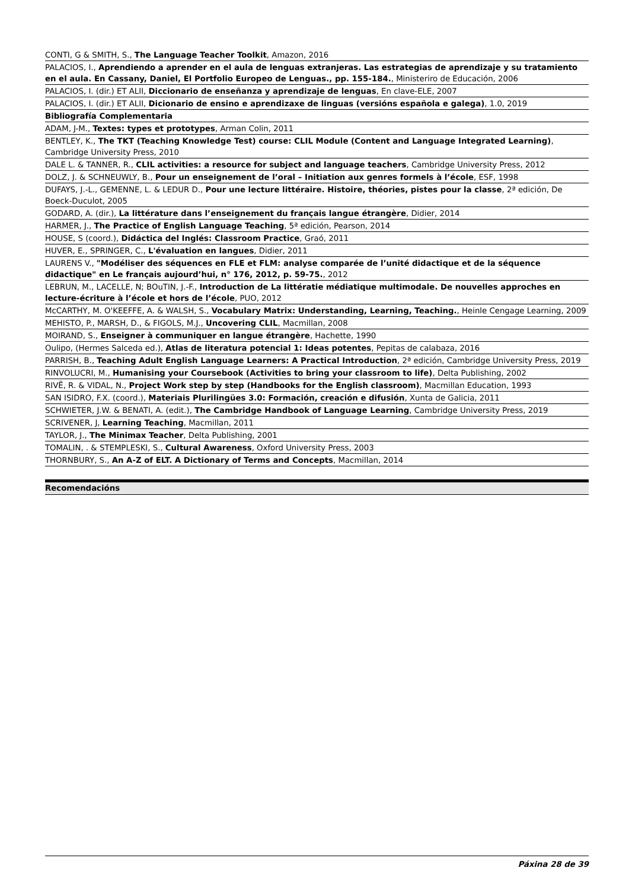| CONTI, G & SMITH, S., The Language Teacher Toolkit , Amazon, 2016 |
| PALACIOS, I., Aprendiendo a aprender en el aula de lenguas extranjeras. Las estrategias de aprendizaje y su tratamiento en el aula. En Cassany, Daniel, El Portfolio Europeo de Lenguas., pp. 155-184. , Ministeriro de Educación, 2006 |
| PALACIOS, I. (dir.) ET ALII, Diccionario de enseñanza y aprendizaje de lenguas , En clave-ELE, 2007 |
| PALACIOS, I. (dir.) ET ALII, Dicionario de ensino e aprendizaxe de linguas (versións española e galega) , 1.0, 2019 |
| Bibliografía Complementaria |
| ADAM, J-M., Textes: types et prototypes , Arman Colin, 2011 |
| BENTLEY, K., The TKT (Teaching Knowledge Test) course: CLIL Module (Content and Language Integrated Learning) , Cambridge University Press, 2010 |
| DALE L. & TANNER, R., CLIL activities: a resource for subject and language teachers , Cambridge University Press, 2012 |
| DOLZ, J. & SCHNEUWLY, B., Pour un enseignement de l’oral – Initiation aux genres formels à l’école , ESF, 1998 |
| DUFAYS, J.-L., GEMENNE, L. & LEDUR D., Pour une lecture littéraire. Histoire, théories, pistes pour la classe , 2ª edición, De Boeck-Duculot, 2005 |
| GODARD, A. (dir.), La littérature dans l’enseignement du français langue étrangère , Didier, 2014 |
| HARMER, J., The Practice of English Language Teaching , 5ª edición, Pearson, 2014 |
| HOUSE, S (coord.), Didáctica del Inglés: Classroom Practice , Graó, 2011 |
| HUVER, E., SPRINGER, C., L'évaluation en langues , Didier, 2011 |
| LAURENS V., "Modéliser des séquences en FLE et FLM: analyse comparée de l’unité didactique et de la séquence didactique" en Le français aujourd’hui, n° 176, 2012, p. 59-75. , 2012 |
| LEBRUN, M., LACELLE, N; BOuTIN, J.-F., Introduction de La littératie médiatique multimodale. De nouvelles approches en lecture-écriture à l’école et hors de l’école , PUO, 2012 |
| McCARTHY, M. O'KEEFFE, A. & WALSH, S., Vocabulary Matrix: Understanding, Learning, Teaching. , Heinle Cengage Learning, 2009 |
| MEHISTO, P., MARSH, D., & FIGOLS, M.J., Uncovering CLIL , Macmillan, 2008 |
| MOIRAND, S., Enseigner à communiquer en langue étrangère , Hachette, 1990 |
| Oulipo, (Hermes Salceda ed.), Atlas de literatura potencial 1: Ideas potentes , Pepitas de calabaza, 2016 |
| PARRISH, B., Teaching Adult English Language Learners: A Practical Introduction , 2ª edición, Cambridge University Press, 2019 |
| RINVOLUCRI, M., Humanising your Coursebook (Activities to bring your classroom to life) , Delta Publishing, 2002 |
| RIVË, R. & VIDAL, N., Project Work step by step (Handbooks for the English classroom) , Macmillan Education, 1993 |
| SAN ISIDRO, F.X. (coord.), Materiais Plurilingües 3.0: Formación, creación e difusión , Xunta de Galicia, 2011 |
| SCHWIETER, J.W. & BENATI, A. (edit.), The Cambridge Handbook of Language Learning , Cambridge University Press, 2019 |
| SCRIVENER, J, Learning Teaching , Macmillan, 2011 |
| TAYLOR, J., The Minimax Teacher , Delta Publishing, 2001 |
| TOMALIN, . & STEMPLESKI, S., Cultural Awareness , Oxford University Press, 2003 |
| THORNBURY, S., An A-Z of ELT. A Dictionary of Terms and Concepts , Macmillan, 2014 |
Recomendacións
Páxina 28 de 39